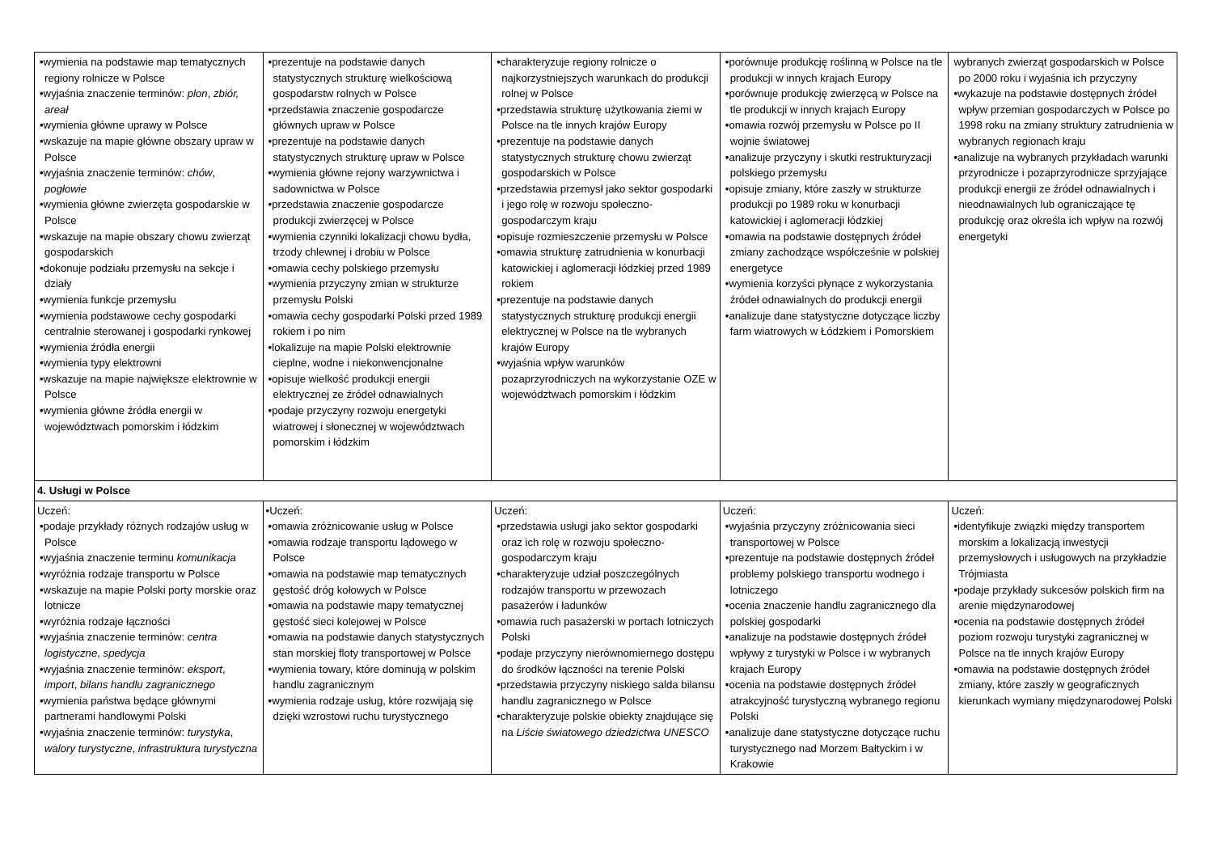| •wymienia na podstawie map tematycznych regiony rolnicze w Polsce •wyjaśnia znaczenie terminów: plon , zbiór, areał •wymienia główne uprawy w Polsce •wskazuje na mapie główne obszary upraw w Polsce •wyjaśnia znaczenie terminów: chów , pogłowie •wymienia główne zwierzęta gospodarskie w Polsce •wskazuje na mapie obszary chowu zwierząt gospodarskich •dokonuje podziału przemysłu na sekcje i działy •wymienia funkcje przemysłu •wymienia podstawowe cechy gospodarki centralnie sterowanej i gospodarki rynkowej •wymienia źródła energii •wymienia typy elektrowni •wskazuje na mapie największe elektrownie w Polsce •wymienia główne źródła energii w województwach pomorskim i łódzkim | •prezentuje na podstawie danych statystycznych strukturę wielkościową gospodarstw rolnych w Polsce •przedstawia znaczenie gospodarcze głównych upraw w Polsce •prezentuje na podstawie danych statystycznych strukturę upraw w Polsce •wymienia główne rejony warzywnictwa i sadownictwa w Polsce •przedstawia znaczenie gospodarcze produkcji zwierzęcej w Polsce •wymienia czynniki lokalizacji chowu bydła, trzody chlewnej i drobiu w Polsce •omawia cechy polskiego przemysłu •wymienia przyczyny zmian w strukturze przemysłu Polski •omawia cechy gospodarki Polski przed 1989 rokiem i po nim •lokalizuje na mapie Polski elektrownie cieplne, wodne i niekonwencjonalne •opisuje wielkość produkcji energii elektrycznej ze źródeł odnawialnych •podaje przyczyny rozwoju energetyki wiatrowej i słonecznej w województwach pomorskim i łódzkim | •charakteryzuje regiony rolnicze o najkorzystniejszych warunkach do produkcji rolnej w Polsce •przedstawia strukturę użytkowania ziemi w Polsce na tle innych krajów Europy •prezentuje na podstawie danych statystycznych strukturę chowu zwierząt gospodarskich w Polsce •przedstawia przemysł jako sektor gospodarki i jego rolę w rozwoju społeczno-gospodarczym kraju •opisuje rozmieszczenie przemysłu w Polsce •omawia strukturę zatrudnienia w konurbacji katowickiej i aglomeracji łódzkiej przed 1989 rokiem •prezentuje na podstawie danych statystycznych strukturę produkcji energii elektrycznej w Polsce na tle wybranych krajów Europy •wyjaśnia wpływ warunków pozaprzyrodniczych na wykorzystanie OZE w województwach pomorskim i łódzkim | •porównuje produkcję roślinną w Polsce na tle produkcji w innych krajach Europy •porównuje produkcję zwierzęcą w Polsce na tle produkcji w innych krajach Europy •omawia rozwój przemysłu w Polsce po II wojnie światowej •analizuje przyczyny i skutki restrukturyzacji polskiego przemysłu •opisuje zmiany, które zaszły w strukturze produkcji po 1989 roku w konurbacji katowickiej i aglomeracji łódzkiej •omawia na podstawie dostępnych źródeł zmiany zachodzące współcześnie w polskiej energetyce •wymienia korzyści płynące z wykorzystania źródeł odnawialnych do produkcji energii •analizuje dane statystyczne dotyczące liczby farm wiatrowych w Łódzkiem i Pomorskiem | wybranych zwierząt gospodarskich w Polsce po 2000 roku i wyjaśnia ich przyczyny •wykazuje na podstawie dostępnych źródeł wpływ przemian gospodarczych w Polsce po 1998 roku na zmiany struktury zatrudnienia w wybranych regionach kraju •analizuje na wybranych przykładach warunki przyrodnicze i pozaprzyrodnicze sprzyjające produkcji energii ze źródeł odnawialnych i nieodnawialnych lub ograniczające tę produkcję oraz określa ich wpływ na rozwój energetyki |
| 4. Usługi w Polsce | | | | |
| Uczeń: •podaje przykłady różnych rodzajów usług w Polsce •wyjaśnia znaczenie terminu komunikacja •wyróżnia rodzaje transportu w Polsce •wskazuje na mapie Polski porty morskie oraz lotnicze •wyróżnia rodzaje łączności •wyjaśnia znaczenie terminów: centra logistyczne , spedycja •wyjaśnia znaczenie terminów: eksport , import , bilans handlu zagranicznego •wymienia państwa będące głównymi partnerami handlowymi Polski •wyjaśnia znaczenie terminów: turystyka , walory turystyczne , infrastruktura turystyczna | •Uczeń: •omawia zróżnicowanie usług w Polsce •omawia rodzaje transportu lądowego w Polsce •omawia na podstawie map tematycznych gęstość dróg kołowych w Polsce •omawia na podstawie mapy tematycznej gęstość sieci kolejowej w Polsce •omawia na podstawie danych statystycznych stan morskiej floty transportowej w Polsce •wymienia towary, które dominują w polskim handlu zagranicznym •wymienia rodzaje usług, które rozwijają się dzięki wzrostowi ruchu turystycznego | Uczeń: •przedstawia usługi jako sektor gospodarki oraz ich rolę w rozwoju społeczno-gospodarczym kraju •charakteryzuje udział poszczególnych rodzajów transportu w przewozach pasażerów i ładunków •omawia ruch pasażerski w portach lotniczych Polski •podaje przyczyny nierównomiernego dostępu do środków łączności na terenie Polski •przedstawia przyczyny niskiego salda bilansu handlu zagranicznego w Polsce •charakteryzuje polskie obiekty znajdujące się na Liście światowego dziedzictwa UNESCO | Uczeń: •wyjaśnia przyczyny zróżnicowania sieci transportowej w Polsce •prezentuje na podstawie dostępnych źródeł problemy polskiego transportu wodnego i lotniczego •ocenia znaczenie handlu zagranicznego dla polskiej gospodarki •analizuje na podstawie dostępnych źródeł wpływy z turystyki w Polsce i w wybranych krajach Europy •ocenia na podstawie dostępnych źródeł atrakcyjność turystyczną wybranego regionu Polski •analizuje dane statystyczne dotyczące ruchu turystycznego nad Morzem Bałtyckim i w Krakowie | Uczeń: •identyfikuje związki między transportem morskim a lokalizacją inwestycji przemysłowych i usługowych na przykładzie Trójmiasta •podaje przykłady sukcesów polskich firm na arenie międzynarodowej •ocenia na podstawie dostępnych źródeł poziom rozwoju turystyki zagranicznej w Polsce na tle innych krajów Europy •omawia na podstawie dostępnych źródeł zmiany, które zaszły w geograficznych kierunkach wymiany międzynarodowej Polski |